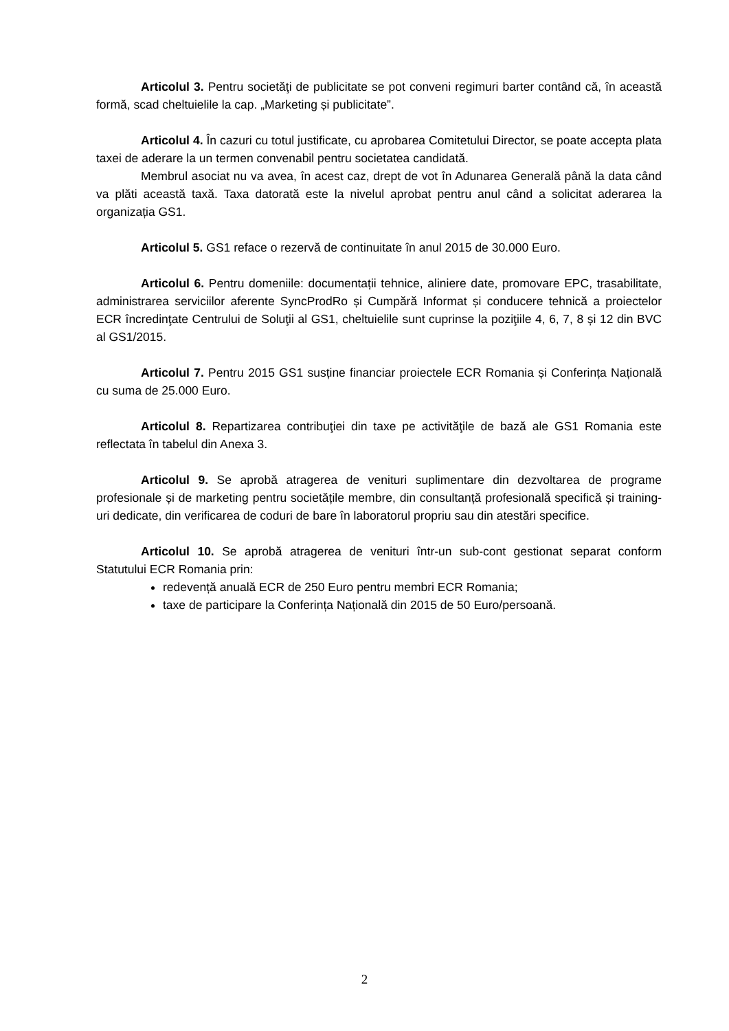Articolul 3. Pentru societăţi de publicitate se pot conveni regimuri barter contând că, în această formă, scad cheltuielile la cap. „Marketing și publicitate”.
Articolul 4. În cazuri cu totul justificate, cu aprobarea Comitetului Director, se poate accepta plata taxei de aderare la un termen convenabil pentru societatea candidată.
Membrul asociat nu va avea, în acest caz, drept de vot în Adunarea Generală până la data când va plăti această taxă. Taxa datorată este la nivelul aprobat pentru anul când a solicitat aderarea la organizația GS1.
Articolul 5. GS1 reface o rezervă de continuitate în anul 2015 de 30.000 Euro.
Articolul 6. Pentru domeniile: documentații tehnice, aliniere date, promovare EPC, trasabilitate, administrarea serviciilor aferente SyncProdRo și Cumpără Informat și conducere tehnică a proiectelor ECR încredinţate Centrului de Soluţii al GS1, cheltuielile sunt cuprinse la poziţiile 4, 6, 7, 8 și 12 din BVC al GS1/2015.
Articolul 7. Pentru 2015 GS1 susține financiar proiectele ECR Romania și Conferința Națională cu suma de 25.000 Euro.
Articolul 8. Repartizarea contribuţiei din taxe pe activităţile de bază ale GS1 Romania este reflectata în tabelul din Anexa 3.
Articolul 9. Se aprobă atragerea de venituri suplimentare din dezvoltarea de programe profesionale și de marketing pentru societățile membre, din consultanță profesională specifică și training-uri dedicate, din verificarea de coduri de bare în laboratorul propriu sau din atestări specifice.
Articolul 10. Se aprobă atragerea de venituri într-un sub-cont gestionat separat conform Statutului ECR Romania prin:
redevență anuală ECR de 250 Euro pentru membri ECR Romania;
taxe de participare la Conferința Națională din 2015 de 50 Euro/persoană.
2